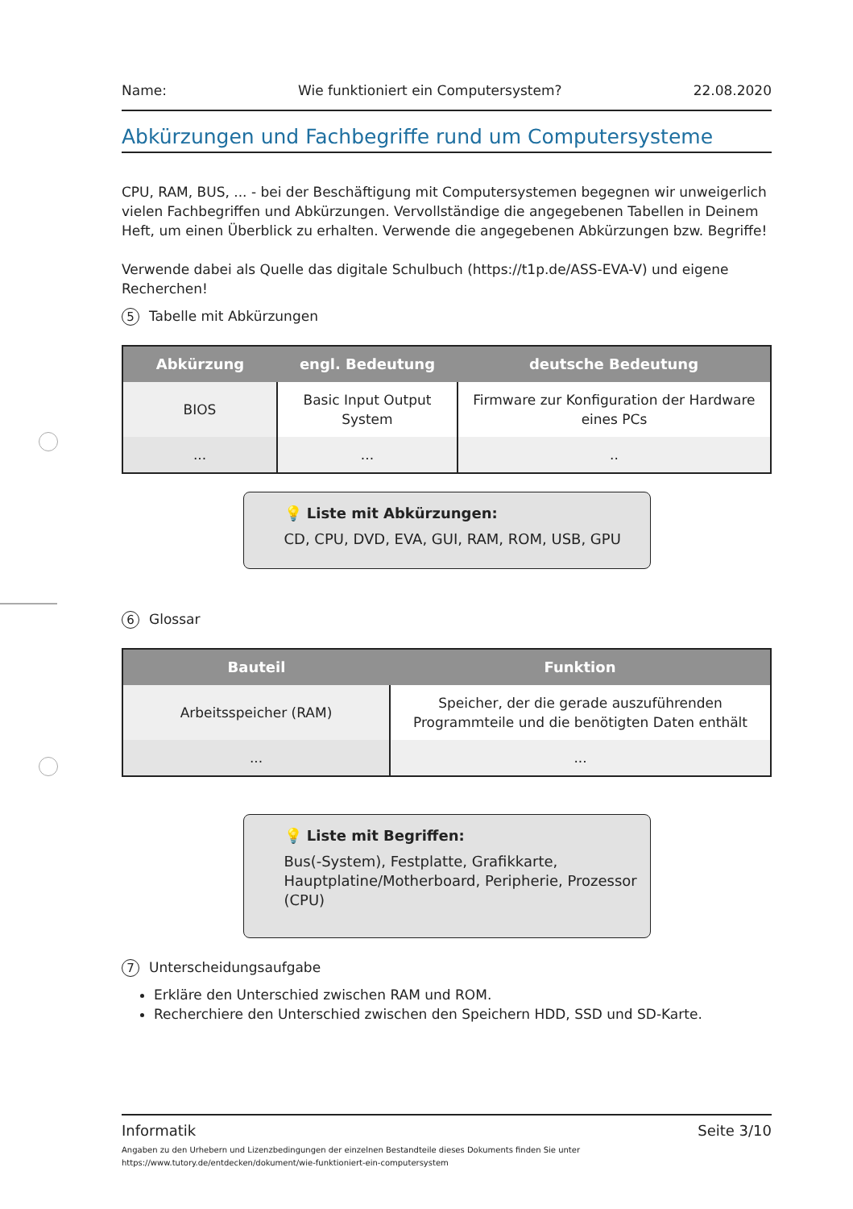Name: Wie funktioniert ein Computersystem? 22.08.2020
Abkürzungen und Fachbegriffe rund um Computersysteme
CPU, RAM, BUS, ... - bei der Beschäftigung mit Computersystemen begegnen wir unweigerlich vielen Fachbegriffen und Abkürzungen. Vervollständige die angegebenen Tabellen in Deinem Heft, um einen Überblick zu erhalten. Verwende die angegebenen Abkürzungen bzw. Begriffe!
Verwende dabei als Quelle das digitale Schulbuch (https://t1p.de/ASS-EVA-V) und eigene Recherchen!
5 Tabelle mit Abkürzungen
| Abkürzung | engl. Bedeutung | deutsche Bedeutung |
| --- | --- | --- |
| BIOS | Basic Input Output System | Firmware zur Konfiguration der Hardware eines PCs |
| ... | ... | .. |
💡 Liste mit Abkürzungen:
CD, CPU, DVD, EVA, GUI, RAM, ROM, USB, GPU
6 Glossar
| Bauteil | Funktion |
| --- | --- |
| Arbeitsspeicher (RAM) | Speicher, der die gerade auszuführenden Programmteile und die benötigten Daten enthält |
| ... | ... |
💡 Liste mit Begriffen:
Bus(-System), Festplatte, Grafikkarte, Hauptplatine/Motherboard, Peripherie, Prozessor (CPU)
7 Unterscheidungsaufgabe
Erkläre den Unterschied zwischen RAM und ROM.
Recherchiere den Unterschied zwischen den Speichern HDD, SSD und SD-Karte.
Informatik Seite 3/10
Angaben zu den Urhebern und Lizenzbedingungen der einzelnen Bestandteile dieses Dokuments finden Sie unter
https://www.tutory.de/entdecken/dokument/wie-funktioniert-ein-computersystem